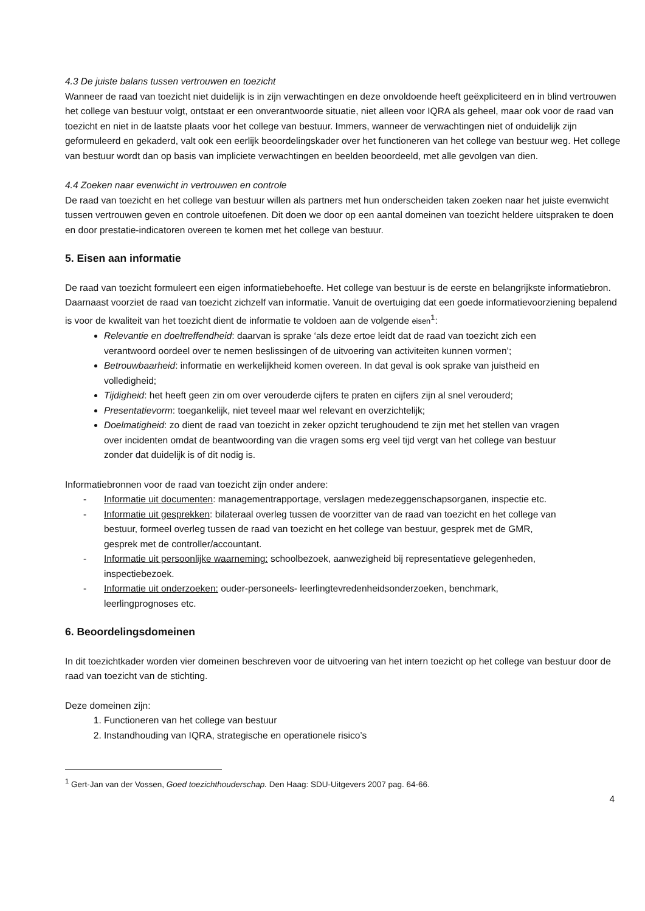4.3 De juiste balans tussen vertrouwen en toezicht
Wanneer de raad van toezicht niet duidelijk is in zijn verwachtingen en deze onvoldoende heeft geëxpliciteerd en in blind vertrouwen het college van bestuur volgt, ontstaat er een onverantwoorde situatie, niet alleen voor IQRA als geheel, maar ook voor de raad van toezicht en niet in de laatste plaats voor het college van bestuur. Immers, wanneer de verwachtingen niet of onduidelijk zijn geformuleerd en gekaderd, valt ook een eerlijk beoordelingskader over het functioneren van het college van bestuur weg. Het college van bestuur wordt dan op basis van impliciete verwachtingen en beelden beoordeeld, met alle gevolgen van dien.
4.4 Zoeken naar evenwicht in vertrouwen en controle
De raad van toezicht en het college van bestuur willen als partners met hun onderscheiden taken zoeken naar het juiste evenwicht tussen vertrouwen geven en controle uitoefenen. Dit doen we door op een aantal domeinen van toezicht heldere uitspraken te doen en door prestatie-indicatoren overeen te komen met het college van bestuur.
5. Eisen aan informatie
De raad van toezicht formuleert een eigen informatiebehoefte. Het college van bestuur is de eerste en belangrijkste informatiebron. Daarnaast voorziet de raad van toezicht zichzelf van informatie. Vanuit de overtuiging dat een goede informatievoorziening bepalend is voor de kwaliteit van het toezicht dient de informatie te voldoen aan de volgende eisen<sup>1</sup>:
Relevantie en doeltreffendheid: daarvan is sprake ‘als deze ertoe leidt dat de raad van toezicht zich een verantwoord oordeel over te nemen beslissingen of de uitvoering van activiteiten kunnen vormen’;
Betrouwbaarheid: informatie en werkelijkheid komen overeen. In dat geval is ook sprake van juistheid en volledigheid;
Tijdigheid: het heeft geen zin om over verouderde cijfers te praten en cijfers zijn al snel verouderd;
Presentatievorm: toegankelijk, niet teveel maar wel relevant en overzichtelijk;
Doelmatigheid: zo dient de raad van toezicht in zeker opzicht terughoudend te zijn met het stellen van vragen over incidenten omdat de beantwoording van die vragen soms erg veel tijd vergt van het college van bestuur zonder dat duidelijk is of dit nodig is.
Informatiebronnen voor de raad van toezicht zijn onder andere:
- Informatie uit documenten: managementrapportage, verslagen medezeggenschapsorganen, inspectie etc.
- Informatie uit gesprekken: bilateraal overleg tussen de voorzitter van de raad van toezicht en het college van bestuur, formeel overleg tussen de raad van toezicht en het college van bestuur, gesprek met de GMR, gesprek met de controller/accountant.
- Informatie uit persoonlijke waarneming: schoolbezoek, aanwezigheid bij representatieve gelegenheden, inspectiebezoek.
- Informatie uit onderzoeken: ouder-personeels- leerlingtevredenheidsonderzoeken, benchmark, leerlingprognoses etc.
6. Beoordelingsdomeinen
In dit toezichtkader worden vier domeinen beschreven voor de uitvoering van het intern toezicht op het college van bestuur door de raad van toezicht van de stichting.
Deze domeinen zijn:
1. Functioneren van het college van bestuur
2. Instandhouding van IQRA, strategische en operationele risico’s
<sup>1</sup> Gert-Jan van der Vossen, Goed toezichthouderschap. Den Haag: SDU-Uitgevers 2007 pag. 64-66.
4